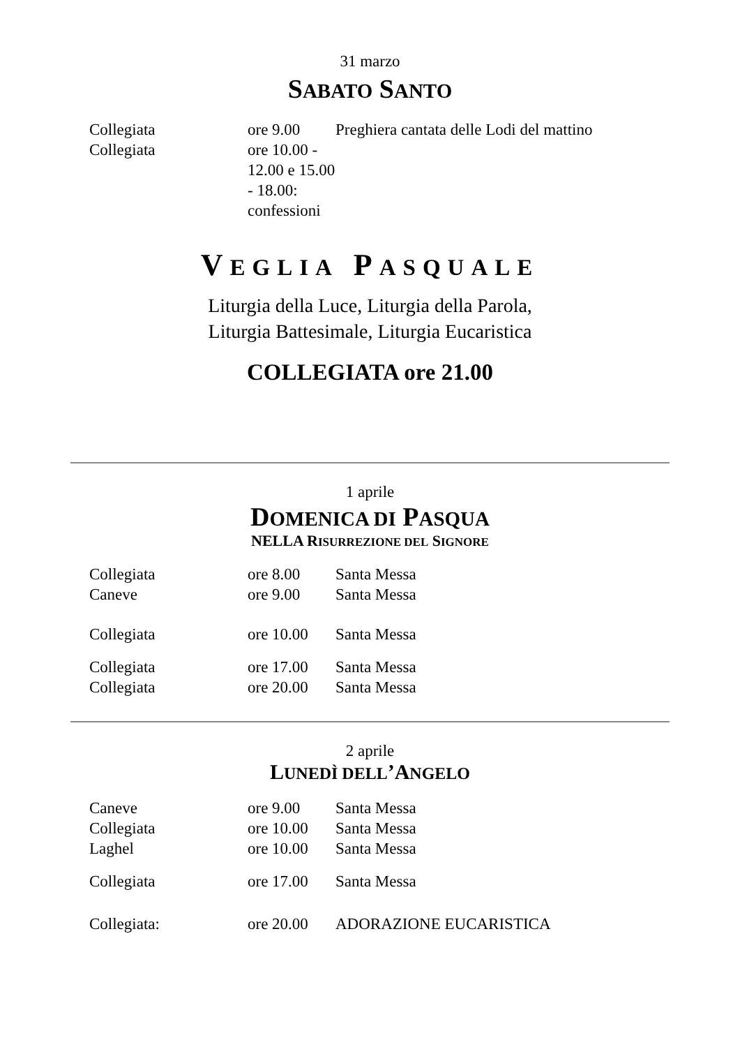31 marzo
SABATO SANTO
Collegiata ore 9.00 Preghiera cantata delle Lodi del mattino
Collegiata ore 10.00 - 12.00 e 15.00 - 18.00: confessioni
VEGLIA PASQUALE
Liturgia della Luce, Liturgia della Parola,
Liturgia Battesimale, Liturgia Eucaristica
COLLEGIATA ore 21.00
1 aprile
DOMENICA DI PASQUA
NELLA RISURREZIONE DEL SIGNORE
Collegiata ore 8.00 Santa Messa
Caneve ore 9.00 Santa Messa
Collegiata ore 10.00 Santa Messa
Collegiata ore 17.00 Santa Messa
Collegiata ore 20.00 Santa Messa
2 aprile
LUNEDÌ DELL’ANGELO
Caneve ore 9.00 Santa Messa
Collegiata ore 10.00 Santa Messa
Laghel ore 10.00 Santa Messa
Collegiata ore 17.00 Santa Messa
Collegiata: ore 20.00 ADORAZIONE EUCARISTICA